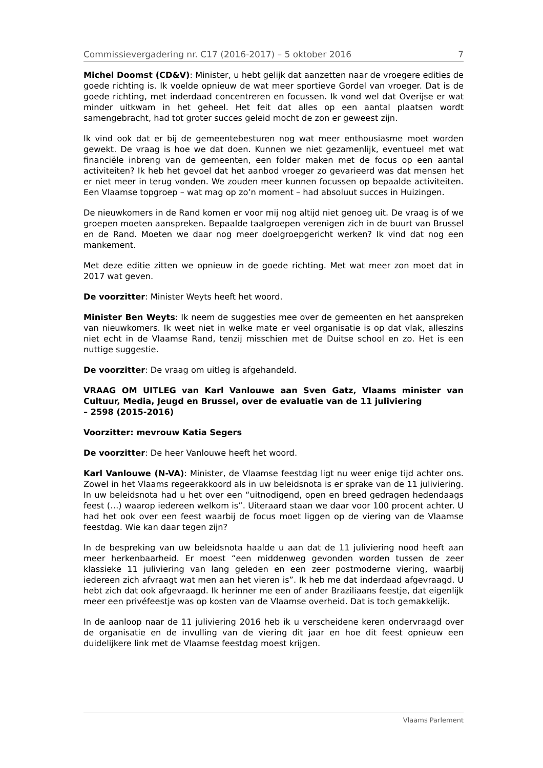Commissievergadering nr. C17 (2016-2017) – 5 oktober 2016 7
Michel Doomst (CD&V): Minister, u hebt gelijk dat aanzetten naar de vroegere edities de goede richting is. Ik voelde opnieuw de wat meer sportieve Gordel van vroeger. Dat is de goede richting, met inderdaad concentreren en focussen. Ik vond wel dat Overijse er wat minder uitkwam in het geheel. Het feit dat alles op een aantal plaatsen wordt samengebracht, had tot groter succes geleid mocht de zon er geweest zijn.
Ik vind ook dat er bij de gemeentebesturen nog wat meer enthousiasme moet worden gewekt. De vraag is hoe we dat doen. Kunnen we niet gezamenlijk, eventueel met wat financiële inbreng van de gemeenten, een folder maken met de focus op een aantal activiteiten? Ik heb het gevoel dat het aanbod vroeger zo gevarieerd was dat mensen het er niet meer in terug vonden. We zouden meer kunnen focussen op bepaalde activiteiten. Een Vlaamse topgroep – wat mag op zo’n moment – had absoluut succes in Huizingen.
De nieuwkomers in de Rand komen er voor mij nog altijd niet genoeg uit. De vraag is of we groepen moeten aanspreken. Bepaalde taalgroepen verenigen zich in de buurt van Brussel en de Rand. Moeten we daar nog meer doelgroepgericht werken? Ik vind dat nog een mankement.
Met deze editie zitten we opnieuw in de goede richting. Met wat meer zon moet dat in 2017 wat geven.
De voorzitter: Minister Weyts heeft het woord.
Minister Ben Weyts: Ik neem de suggesties mee over de gemeenten en het aanspreken van nieuwkomers. Ik weet niet in welke mate er veel organisatie is op dat vlak, alleszins niet echt in de Vlaamse Rand, tenzij misschien met de Duitse school en zo. Het is een nuttige suggestie.
De voorzitter: De vraag om uitleg is afgehandeld.
VRAAG OM UITLEG van Karl Vanlouwe aan Sven Gatz, Vlaams minister van Cultuur, Media, Jeugd en Brussel, over de evaluatie van de 11 juliviering
– 2598 (2015-2016)
Voorzitter: mevrouw Katia Segers
De voorzitter: De heer Vanlouwe heeft het woord.
Karl Vanlouwe (N-VA): Minister, de Vlaamse feestdag ligt nu weer enige tijd achter ons. Zowel in het Vlaams regeerakkoord als in uw beleidsnota is er sprake van de 11 juliviering. In uw beleidsnota had u het over een “uitnodigend, open en breed gedragen hedendaags feest (…) waarop iedereen welkom is”. Uiteraard staan we daar voor 100 procent achter. U had het ook over een feest waarbij de focus moet liggen op de viering van de Vlaamse feestdag. Wie kan daar tegen zijn?
In de bespreking van uw beleidsnota haalde u aan dat de 11 juliviering nood heeft aan meer herkenbaarheid. Er moest “een middenweg gevonden worden tussen de zeer klassieke 11 juliviering van lang geleden en een zeer postmoderne viering, waarbij iedereen zich afvraagt wat men aan het vieren is”. Ik heb me dat inderdaad afgevraagd. U hebt zich dat ook afgevraagd. Ik herinner me een of ander Braziliaans feestje, dat eigenlijk meer een privéfeestje was op kosten van de Vlaamse overheid. Dat is toch gemakkelijk.
In de aanloop naar de 11 juliviering 2016 heb ik u verscheidene keren ondervraagd over de organisatie en de invulling van de viering dit jaar en hoe dit feest opnieuw een duidelijkere link met de Vlaamse feestdag moest krijgen.
Vlaams Parlement